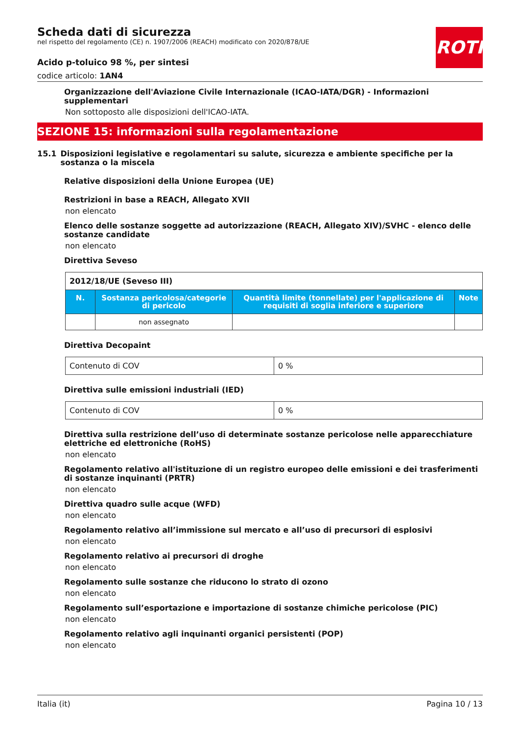ROTH
Scheda dati di sicurezza
nel rispetto del regolamento (CE) n. 1907/2006 (REACH) modificato con 2020/878/UE
Acido p-toluico 98 %, per sintesi
codice articolo: 1AN4
Organizzazione dell'Aviazione Civile Internazionale (ICAO-IATA/DGR) - Informazioni supplementari
Non sottoposto alle disposizioni dell'ICAO-IATA.
SEZIONE 15: informazioni sulla regolamentazione
15.1 Disposizioni legislative e regolamentari su salute, sicurezza e ambiente specifiche per la sostanza o la miscela
Relative disposizioni della Unione Europea (UE)
Restrizioni in base a REACH, Allegato XVII
non elencato
Elenco delle sostanze soggette ad autorizzazione (REACH, Allegato XIV)/SVHC - elenco delle sostanze candidate
non elencato
Direttiva Seveso
| 2012/18/UE (Seveso III) | | | |
| N. | Sostanza pericolosa/categorie di pericolo | Quantità limite (tonnellate) per l'applicazione di requisiti di soglia inferiore e superiore | Note |
| | non assegnato | | |
Direttiva Decopaint
| Contenuto di COV | 0 % |
Direttiva sulle emissioni industriali (IED)
| Contenuto di COV | 0 % |
Direttiva sulla restrizione dell’uso di determinate sostanze pericolose nelle apparecchiature elettriche ed elettroniche (RoHS)
non elencato
Regolamento relativo all'istituzione di un registro europeo delle emissioni e dei trasferimenti di sostanze inquinanti (PRTR)
non elencato
Direttiva quadro sulle acque (WFD)
non elencato
Regolamento relativo all’immissione sul mercato e all’uso di precursori di esplosivi
non elencato
Regolamento relativo ai precursori di droghe
non elencato
Regolamento sulle sostanze che riducono lo strato di ozono
non elencato
Regolamento sull’esportazione e importazione di sostanze chimiche pericolose (PIC)
non elencato
Regolamento relativo agli inquinanti organici persistenti (POP)
non elencato
Italia (it) Pagina 10 / 13